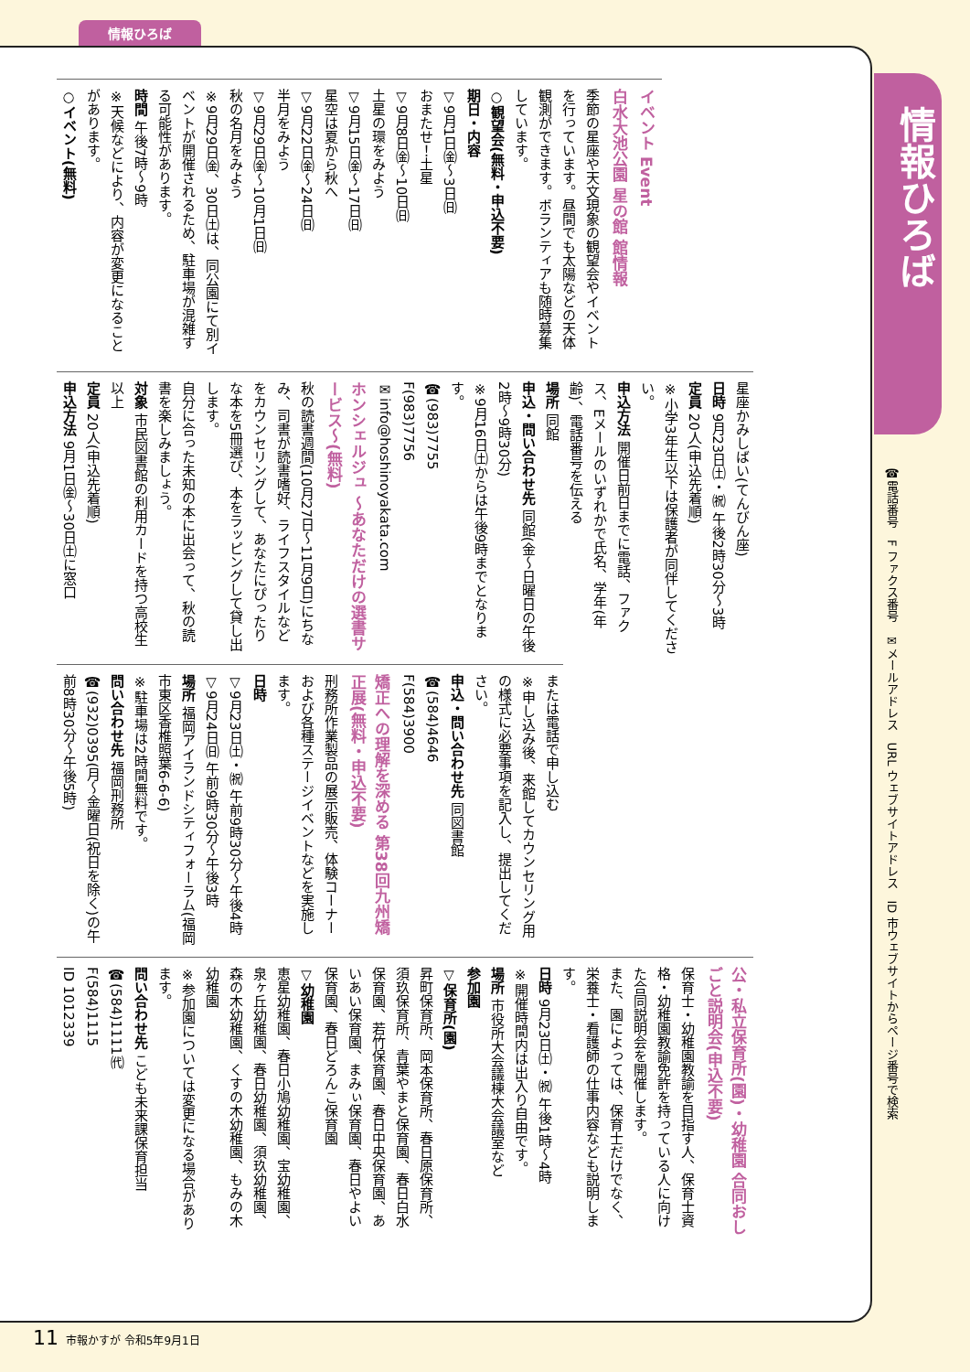情報ひろば
情報ひろば
☎電話番号　F ファクス番号　✉メールアドレス　URL ウェブサイトアドレス　ID 市ウェブサイトからページ番号で検索
イベント Event
白水大池公園 星の館 館情報
季節の星座や天文現象の観望会やイベントを行っています。昼間でも太陽などの天体観測ができます。ボランティアも随時募集しています。
○観望会(無料・申込不要)
期日・内容
▽9月1日㈮～3日㈰
おまたせ！土星
▽9月8日㈮～10日㈰
土星の環をみよう
▽9月15日㈮～17日㈰
星空は夏から秋へ
▽9月22日㈮～24日㈰
半月をみよう
▽9月29日㈮～10月1日㈰
秋の名月をみよう
※9月29日㈮、30日㈯は、同公園にて別イベントが開催されるため、駐車場が混雑する可能性があります。
時間 午後7時～9時
※天候などにより、内容が変更になることがあります。
○イベント(無料)
星座かみしばい(てんびん座)
日時 9月23日㈯・㈷ 午後2時30分～3時
定員 20人(申込先着順)
※小学3年生以下は保護者が同伴してください。
申込方法 開催日前日までに電話、ファクス、Eメールのいずれかで氏名、学年(年齢)、電話番号を伝える
場所 同館
申込・問い合わせ先 同館(金～日曜日の午後2時～9時30分)
※9月16日㈯からは午後9時までとなります。
☎(983)7755
F(983)7756
✉info@hoshinoyakata.com
ホンシェルジュ ～あなただけの選書サービス～(無料)
秋の読書週間(10月27日～11月9日)にちなみ、司書が読書嗜好、ライフスタイルなどをカウンセリングして、あなたにぴったりな本を5冊選び、本をラッピングして貸し出します。
自分に合った未知の本に出会って、秋の読書を楽しみましょう。
対象 市民図書館の利用カードを持つ高校生以上
定員 20人(申込先着順)
申込方法 9月1日㈮～30日㈯に窓口
または電話で申し込む
※申し込み後、来館してカウンセリング用の様式に必要事項を記入し、提出してください。
申込・問い合わせ先 同図書館
☎(584)4646
F(584)3900
矯正への理解を深める 第38回九州矯正展(無料・申込不要)
刑務所作業製品の展示販売、体験コーナーおよび各種ステージイベントなどを実施します。
日時
▽9月23日㈯・㈷ 午前9時30分～午後4時
▽9月24日㈰ 午前9時30分～午後3時
場所 福岡アイランドシティフォーラム(福岡市東区香椎照葉6-6-6)
※駐車場は2時間無料です。
問い合わせ先 福岡刑務所
☎(932)0395(月～金曜日(祝日を除く)の午前8時30分～午後5時)
公・私立保育所(園)・幼稚園 合同おしごと説明会(申込不要)
保育士・幼稚園教諭を目指す人、保育士資格・幼稚園教諭免許を持っている人に向けた合同説明会を開催します。
また、園によっては、保育士だけでなく、栄養士・看護師の仕事内容なども説明します。
日時 9月23日㈯・㈷ 午後1時～4時
※開催時間内は出入り自由です。
場所 市役所大会議棟大会議室など
参加園
▽保育所(園)
昇町保育所、岡本保育所、春日原保育所、須玖保育所、青葉やまと保育園、春日白水保育園、若竹保育園、春日中央保育園、あいあい保育園、まみぃ保育園、春日やよい保育園、春日どろんこ保育園
▽幼稚園
恵星幼稚園、春日小鳩幼稚園、宝幼稚園、泉ヶ丘幼稚園、春日幼稚園、須玖幼稚園、森の木幼稚園、くすの木幼稚園、もみの木幼稚園
※参加園については変更になる場合があります。
問い合わせ先 こども未来課保育担当
☎(584)1111㈹
F(584)1115
ID 1012339
11 市報かすが 令和5年9月1日